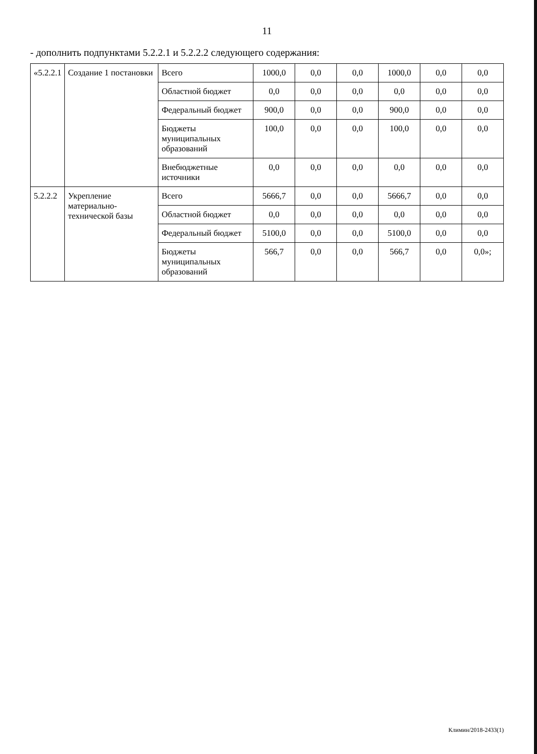11
- дополнить подпунктами 5.2.2.1 и 5.2.2.2 следующего содержания:
| «5.2.2.1 | Создание 1 постановки | Всего | 1000,0 | 0,0 | 0,0 | 1000,0 | 0,0 | 0,0 |
| | | Областной бюджет | 0,0 | 0,0 | 0,0 | 0,0 | 0,0 | 0,0 |
| | | Федеральный бюджет | 900,0 | 0,0 | 0,0 | 900,0 | 0,0 | 0,0 |
| | | Бюджеты муниципальных образований | 100,0 | 0,0 | 0,0 | 100,0 | 0,0 | 0,0 |
| | | Внебюджетные источники | 0,0 | 0,0 | 0,0 | 0,0 | 0,0 | 0,0 |
| 5.2.2.2 | Укрепление материально-технической базы | Всего | 5666,7 | 0,0 | 0,0 | 5666,7 | 0,0 | 0,0 |
| | | Областной бюджет | 0,0 | 0,0 | 0,0 | 0,0 | 0,0 | 0,0 |
| | | Федеральный бюджет | 5100,0 | 0,0 | 0,0 | 5100,0 | 0,0 | 0,0 |
| | | Бюджеты муниципальных образований | 566,7 | 0,0 | 0,0 | 566,7 | 0,0 | 0,0»; |
Климин/2018-2433(1)